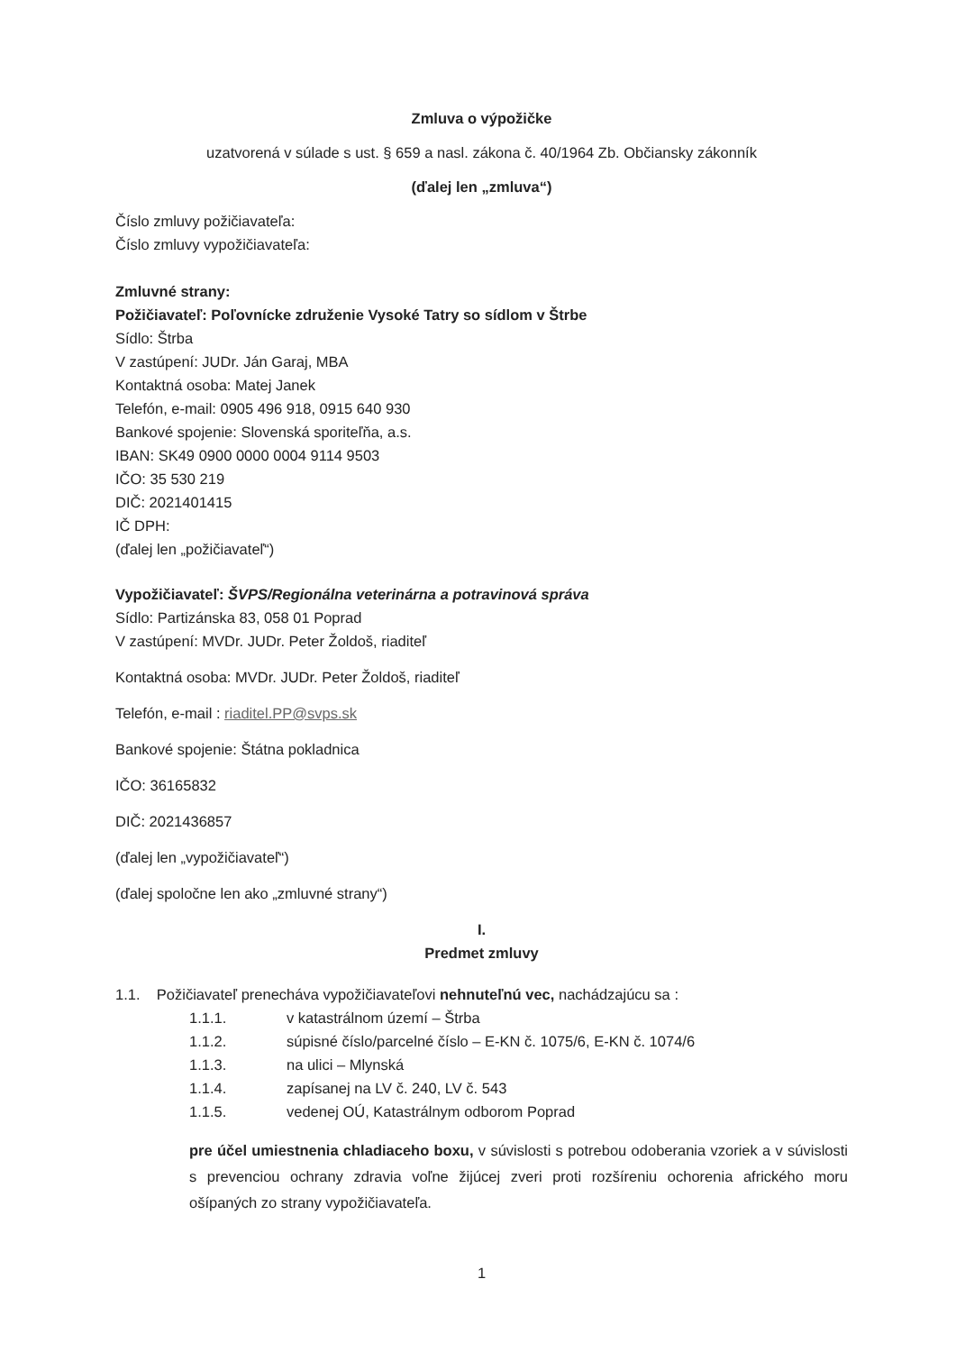Zmluva o výpožičke
uzatvorená v súlade s ust. § 659 a nasl. zákona č. 40/1964 Zb. Občiansky zákonník
(ďalej len „zmluva“)
Číslo zmluvy požičiavateľa:
Číslo zmluvy vypožičiavateľa:
Zmluvné strany:
Požičiavateľ: Poľovnícke združenie Vysoké Tatry so sídlom v Štrbe
Sídlo: Štrba
V zastúpení: JUDr. Ján Garaj, MBA
Kontaktná osoba: Matej Janek
Telefón, e-mail: 0905 496 918, 0915 640 930
Bankové spojenie: Slovenská sporiteľňa, a.s.
IBAN: SK49 0900 0000 0004 9114 9503
IČO: 35 530 219
DIČ: 2021401415
IČ DPH:
(ďalej len „požičiavateľ“)
Vypožičiavateľ: ŠVPS/Regionálna veterinárna a potravinová správa
Sídlo: Partizánska 83, 058 01 Poprad
V zastúpení: MVDr. JUDr. Peter Žoldoš, riaditeľ
Kontaktná osoba: MVDr. JUDr. Peter Žoldoš, riaditeľ
Telefón, e-mail : riaditel.PP@svps.sk
Bankové spojenie: Štátna pokladnica
IČO: 36165832
DIČ: 2021436857
(ďalej len „vypožičiavateľ“)
(ďalej spoločne len ako „zmluvné strany“)
I.
Predmet zmluvy
1.1. Požičiavateľ prenecháva vypožičiavateľovi nehnuteľnú vec, nachádzajúcu sa :
1.1.1. v katastrálnom území – Štrba
1.1.2. súpisné číslo/parcelné číslo – E-KN č. 1075/6, E-KN č. 1074/6
1.1.3. na ulici – Mlynská
1.1.4. zapísanej na LV č. 240, LV č. 543
1.1.5. vedenej OÚ, Katastrálnym odborom Poprad
pre účel umiestnenia chladiaceho boxu, v súvislosti s potrebou odoberania vzoriek a v súvislosti s prevenciou ochrany zdravia voľne žijúcej zveri proti rozšíreniu ochorenia afrického moru ošípaných zo strany vypožičiavateľa.
1